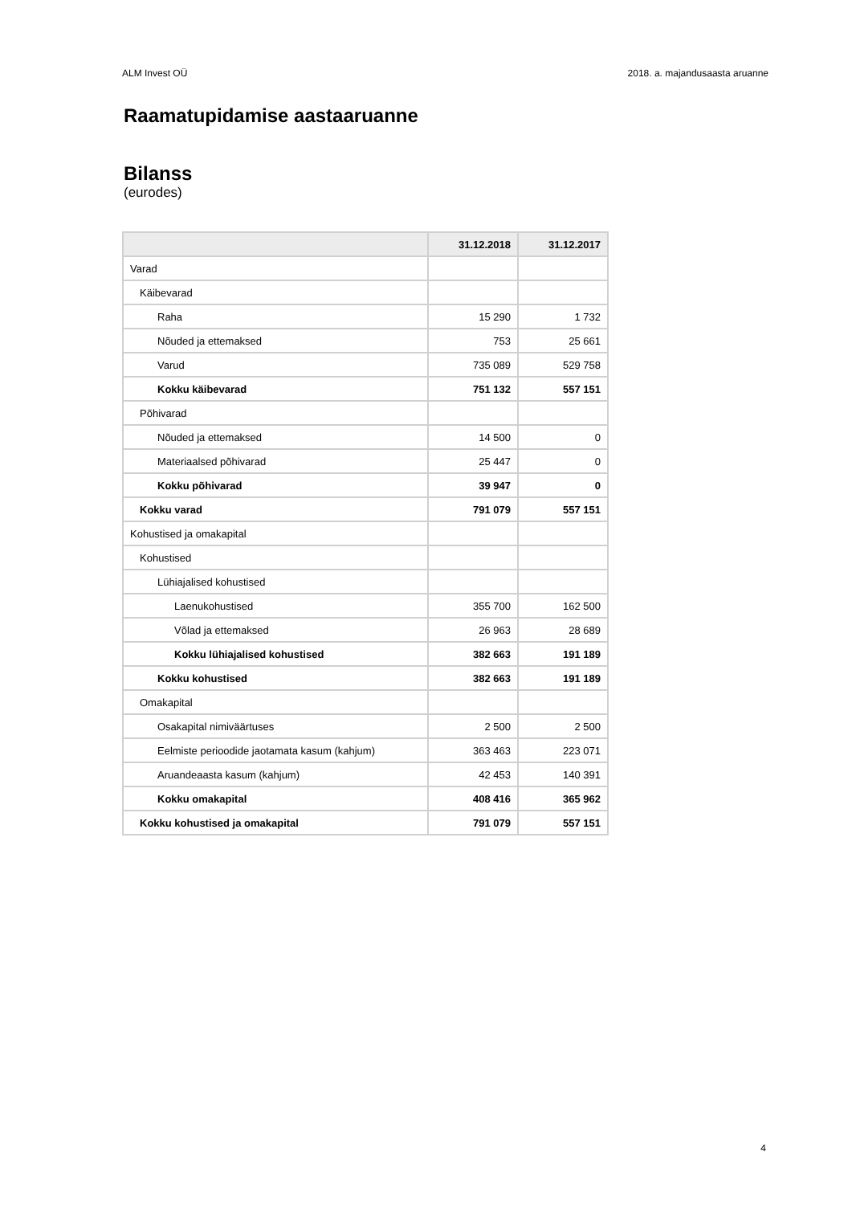ALM Invest OÜ 2018. a. majandusaasta aruanne
Raamatupidamise aastaaruanne
Bilanss
(eurodes)
| | 31.12.2018 | 31.12.2017 |
| --- | --- | --- |
| Varad | | |
| Käibevarad | | |
| Raha | 15 290 | 1 732 |
| Nõuded ja ettemaksed | 753 | 25 661 |
| Varud | 735 089 | 529 758 |
| Kokku käibevarad | 751 132 | 557 151 |
| Põhivarad | | |
| Nõuded ja ettemaksed | 14 500 | 0 |
| Materiaalsed põhivarad | 25 447 | 0 |
| Kokku põhivarad | 39 947 | 0 |
| Kokku varad | 791 079 | 557 151 |
| Kohustised ja omakapital | | |
| Kohustised | | |
| Lühiajalised kohustised | | |
| Laenukohustised | 355 700 | 162 500 |
| Võlad ja ettemaksed | 26 963 | 28 689 |
| Kokku lühiajalised kohustised | 382 663 | 191 189 |
| Kokku kohustised | 382 663 | 191 189 |
| Omakapital | | |
| Osakapital nimiväärtuses | 2 500 | 2 500 |
| Eelmiste perioodide jaotamata kasum (kahjum) | 363 463 | 223 071 |
| Aruandeaasta kasum (kahjum) | 42 453 | 140 391 |
| Kokku omakapital | 408 416 | 365 962 |
| Kokku kohustised ja omakapital | 791 079 | 557 151 |
4